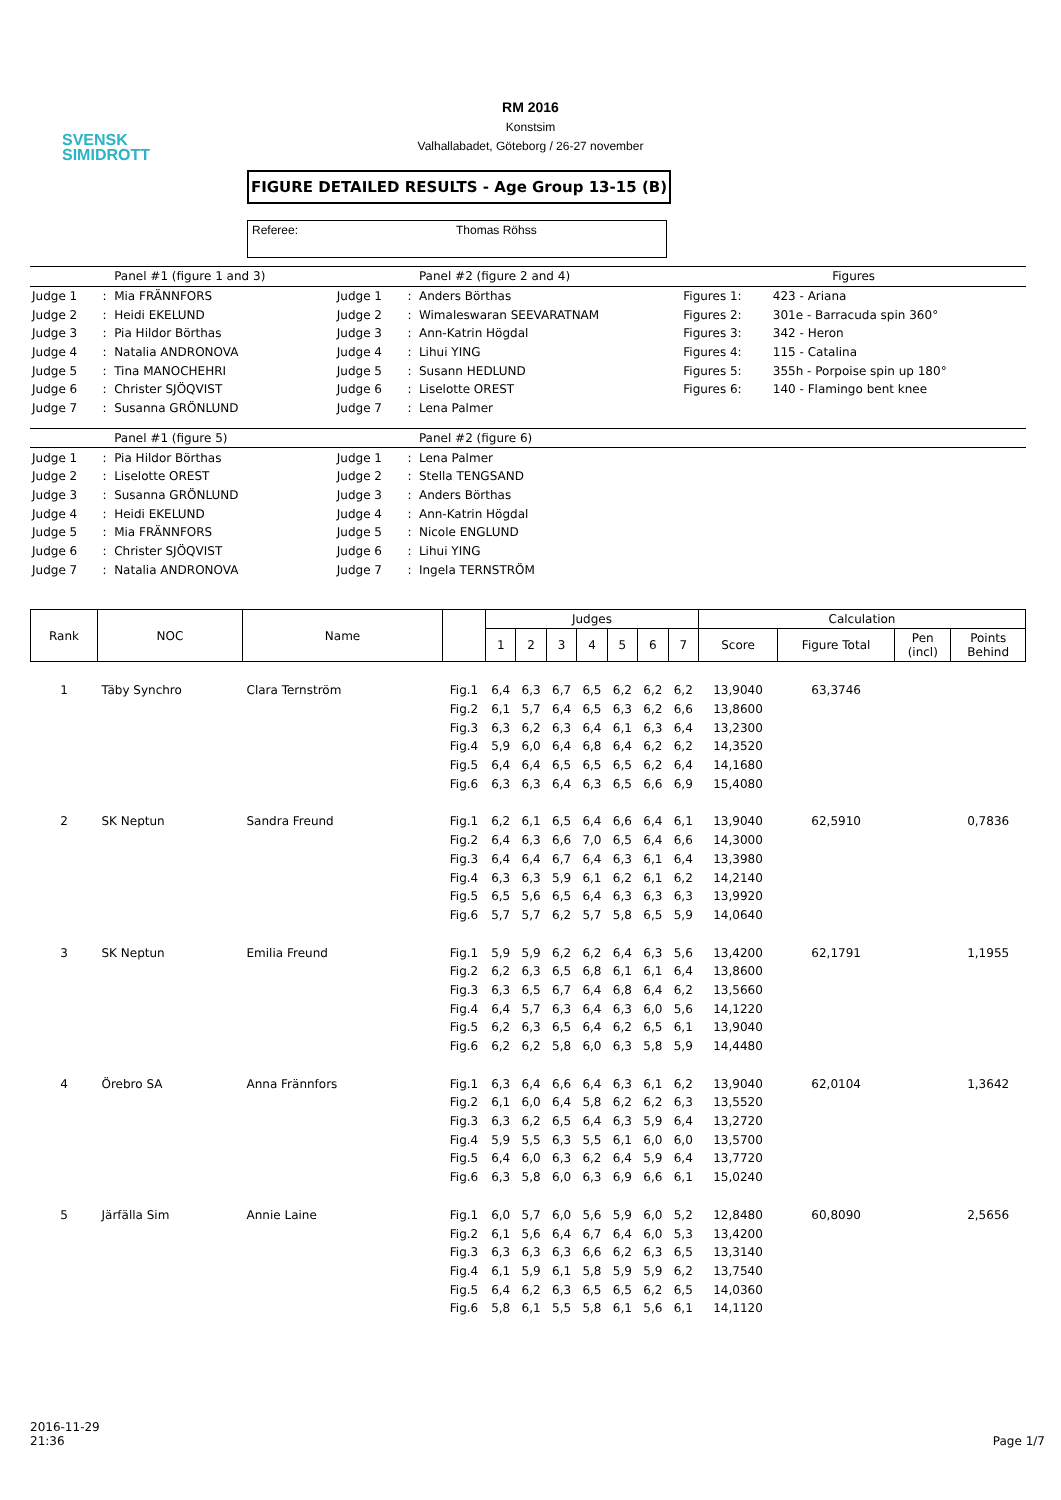SVENSK
SIMIDROTT
RM 2016
Konstsim
Valhallabadet, Göteborg / 26-27 november
FIGURE DETAILED RESULTS - Age Group 13-15 (B)
Referee: Thomas Röhss
| | | Panel #1 (figure 1 and 3) | | | Panel #2 (figure 2 and 4) | Figures | |
| Judge 1 | : | Mia FRÄNNFORS | Judge 1 | : | Anders Börthas | Figures 1: | 423 - Ariana |
| Judge 2 | : | Heidi EKELUND | Judge 2 | : | Wimaleswaran SEEVARATNAM | Figures 2: | 301e - Barracuda spin 360° |
| Judge 3 | : | Pia Hildor Börthas | Judge 3 | : | Ann-Katrin Högdal | Figures 3: | 342 - Heron |
| Judge 4 | : | Natalia ANDRONOVA | Judge 4 | : | Lihui YING | Figures 4: | 115 - Catalina |
| Judge 5 | : | Tina MANOCHEHRI | Judge 5 | : | Susann HEDLUND | Figures 5: | 355h - Porpoise spin up 180° |
| Judge 6 | : | Christer SJÖQVIST | Judge 6 | : | Liselotte OREST | Figures 6: | 140 - Flamingo bent knee |
| Judge 7 | : | Susanna GRÖNLUND | Judge 7 | : | Lena Palmer | | |
| | | Panel #1 (figure 5) | | | Panel #2 (figure 6) | | |
| Judge 1 | : | Pia Hildor Börthas | Judge 1 | : | Lena Palmer | | |
| Judge 2 | : | Liselotte OREST | Judge 2 | : | Stella TENGSAND | | |
| Judge 3 | : | Susanna GRÖNLUND | Judge 3 | : | Anders Börthas | | |
| Judge 4 | : | Heidi EKELUND | Judge 4 | : | Ann-Katrin Högdal | | |
| Judge 5 | : | Mia FRÄNNFORS | Judge 5 | : | Nicole ENGLUND | | |
| Judge 6 | : | Christer SJÖQVIST | Judge 6 | : | Lihui YING | | |
| Judge 7 | : | Natalia ANDRONOVA | Judge 7 | : | Ingela TERNSTRÖM | | |
| Rank | NOC | Name | | Judges | | | | | | | Calculation | | | |
| --- | --- | --- | --- | --- | --- | --- | --- | --- | --- | --- | --- | --- | --- | --- |
| | | | | 1 | 2 | 3 | 4 | 5 | 6 | 7 | Score | Figure Total | Pen (incl) | Points Behind |
| 1 | Täby Synchro | Clara Ternström | Fig.1 | 6,4 | 6,3 | 6,7 | 6,5 | 6,2 | 6,2 | 6,2 | 13,9040 | 63,3746 | | |
| | | | Fig.2 | 6,1 | 5,7 | 6,4 | 6,5 | 6,3 | 6,2 | 6,6 | 13,8600 | | | |
| | | | Fig.3 | 6,3 | 6,2 | 6,3 | 6,4 | 6,1 | 6,3 | 6,4 | 13,2300 | | | |
| | | | Fig.4 | 5,9 | 6,0 | 6,4 | 6,8 | 6,4 | 6,2 | 6,2 | 14,3520 | | | |
| | | | Fig.5 | 6,4 | 6,4 | 6,5 | 6,5 | 6,5 | 6,2 | 6,4 | 14,1680 | | | |
| | | | Fig.6 | 6,3 | 6,3 | 6,4 | 6,3 | 6,5 | 6,6 | 6,9 | 15,4080 | | | |
| 2 | SK Neptun | Sandra Freund | Fig.1 | 6,2 | 6,1 | 6,5 | 6,4 | 6,6 | 6,4 | 6,1 | 13,9040 | 62,5910 | | 0,7836 |
| | | | Fig.2 | 6,4 | 6,3 | 6,6 | 7,0 | 6,5 | 6,4 | 6,6 | 14,3000 | | | |
| | | | Fig.3 | 6,4 | 6,4 | 6,7 | 6,4 | 6,3 | 6,1 | 6,4 | 13,3980 | | | |
| | | | Fig.4 | 6,3 | 6,3 | 5,9 | 6,1 | 6,2 | 6,1 | 6,2 | 14,2140 | | | |
| | | | Fig.5 | 6,5 | 5,6 | 6,5 | 6,4 | 6,3 | 6,3 | 6,3 | 13,9920 | | | |
| | | | Fig.6 | 5,7 | 5,7 | 6,2 | 5,7 | 5,8 | 6,5 | 5,9 | 14,0640 | | | |
| 3 | SK Neptun | Emilia Freund | Fig.1 | 5,9 | 5,9 | 6,2 | 6,2 | 6,4 | 6,3 | 5,6 | 13,4200 | 62,1791 | | 1,1955 |
| | | | Fig.2 | 6,2 | 6,3 | 6,5 | 6,8 | 6,1 | 6,1 | 6,4 | 13,8600 | | | |
| | | | Fig.3 | 6,3 | 6,5 | 6,7 | 6,4 | 6,8 | 6,4 | 6,2 | 13,5660 | | | |
| | | | Fig.4 | 6,4 | 5,7 | 6,3 | 6,4 | 6,3 | 6,0 | 5,6 | 14,1220 | | | |
| | | | Fig.5 | 6,2 | 6,3 | 6,5 | 6,4 | 6,2 | 6,5 | 6,1 | 13,9040 | | | |
| | | | Fig.6 | 6,2 | 6,2 | 5,8 | 6,0 | 6,3 | 5,8 | 5,9 | 14,4480 | | | |
| 4 | Örebro SA | Anna Frännfors | Fig.1 | 6,3 | 6,4 | 6,6 | 6,4 | 6,3 | 6,1 | 6,2 | 13,9040 | 62,0104 | | 1,3642 |
| | | | Fig.2 | 6,1 | 6,0 | 6,4 | 5,8 | 6,2 | 6,2 | 6,3 | 13,5520 | | | |
| | | | Fig.3 | 6,3 | 6,2 | 6,5 | 6,4 | 6,3 | 5,9 | 6,4 | 13,2720 | | | |
| | | | Fig.4 | 5,9 | 5,5 | 6,3 | 5,5 | 6,1 | 6,0 | 6,0 | 13,5700 | | | |
| | | | Fig.5 | 6,4 | 6,0 | 6,3 | 6,2 | 6,4 | 5,9 | 6,4 | 13,7720 | | | |
| | | | Fig.6 | 6,3 | 5,8 | 6,0 | 6,3 | 6,9 | 6,6 | 6,1 | 15,0240 | | | |
| 5 | Järfälla Sim | Annie Laine | Fig.1 | 6,0 | 5,7 | 6,0 | 5,6 | 5,9 | 6,0 | 5,2 | 12,8480 | 60,8090 | | 2,5656 |
| | | | Fig.2 | 6,1 | 5,6 | 6,4 | 6,7 | 6,4 | 6,0 | 5,3 | 13,4200 | | | |
| | | | Fig.3 | 6,3 | 6,3 | 6,3 | 6,6 | 6,2 | 6,3 | 6,5 | 13,3140 | | | |
| | | | Fig.4 | 6,1 | 5,9 | 6,1 | 5,8 | 5,9 | 5,9 | 6,2 | 13,7540 | | | |
| | | | Fig.5 | 6,4 | 6,2 | 6,3 | 6,5 | 6,5 | 6,2 | 6,5 | 14,0360 | | | |
| | | | Fig.6 | 5,8 | 6,1 | 5,5 | 5,8 | 6,1 | 5,6 | 6,1 | 14,1120 | | | |
2016-11-29
21:36
Page 1/7